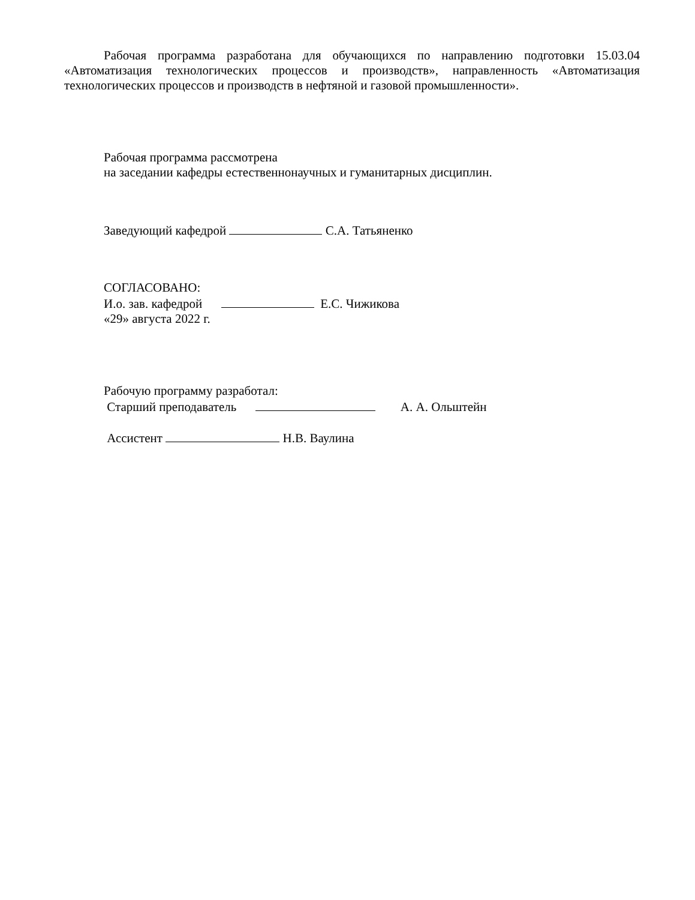Рабочая программа разработана для обучающихся по направлению подготовки 15.03.04 «Автоматизация технологических процессов и производств», направленность «Автоматизация технологических процессов и производств в нефтяной и газовой промышленности».
Рабочая программа рассмотрена
на заседании кафедры естественнонаучных и гуманитарных дисциплин.
Заведующий кафедрой С.А. Татьяненко
СОГЛАСОВАНО:
И.о. зав. кафедрой Е.С. Чижикова
«29» августа 2022 г.
Рабочую программу разработал:
Старший преподаватель А. А. Ольштейн
Ассистент Н.В. Ваулина